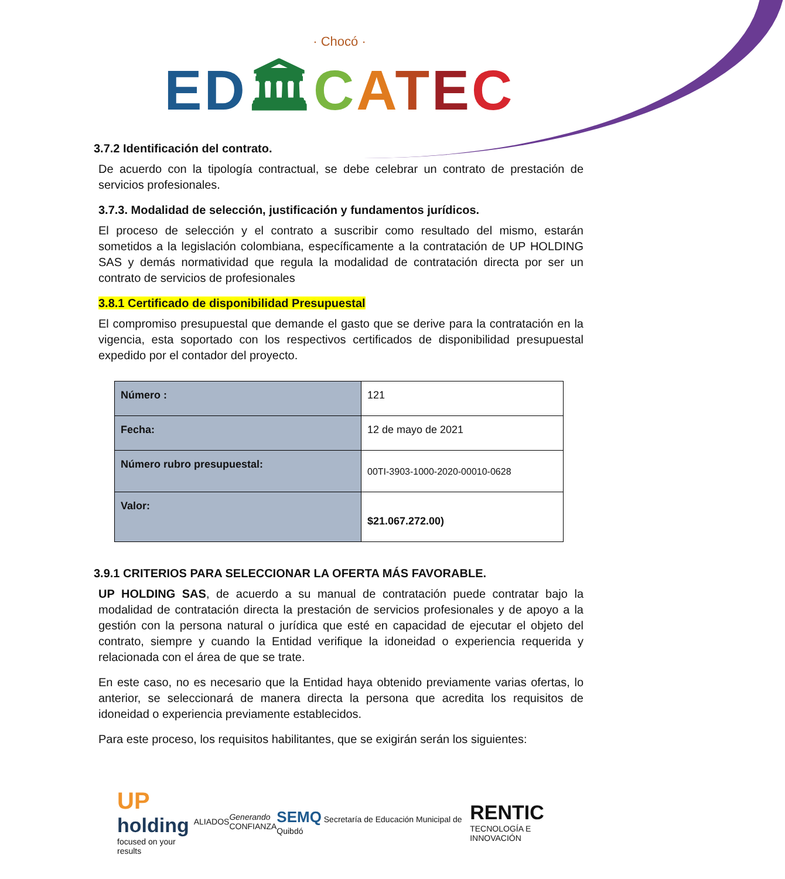· Chocó ·
ED🏛CATEC
3.7.2 Identificación del contrato.
De acuerdo con la tipología contractual, se debe celebrar un contrato de prestación de servicios profesionales.
3.7.3. Modalidad de selección, justificación y fundamentos jurídicos.
El proceso de selección y el contrato a suscribir como resultado del mismo, estarán sometidos a la legislación colombiana, específicamente a la contratación de UP HOLDING SAS y demás normatividad que regula la modalidad de contratación directa por ser un contrato de servicios de profesionales
3.8.1 Certificado de disponibilidad Presupuestal
El compromiso presupuestal que demande el gasto que se derive para la contratación en la vigencia, esta soportado con los respectivos certificados de disponibilidad presupuestal expedido por el contador del proyecto.
| Número : | 121 |
| Fecha: | 12 de mayo de 2021 |
| Número rubro presupuestal: | 00TI-3903-1000-2020-00010-0628 |
| Valor: | $21.067.272.00) |
3.9.1 CRITERIOS PARA SELECCIONAR LA OFERTA MÁS FAVORABLE.
UP HOLDING SAS, de acuerdo a su manual de contratación puede contratar bajo la modalidad de contratación directa la prestación de servicios profesionales y de apoyo a la gestión con la persona natural o jurídica que esté en capacidad de ejecutar el objeto del contrato, siempre y cuando la Entidad verifique la idoneidad o experiencia requerida y relacionada con el área de que se trate.
En este caso, no es necesario que la Entidad haya obtenido previamente varias ofertas, lo anterior, se seleccionará de manera directa la persona que acredita los requisitos de idoneidad o experiencia previamente establecidos.
Para este proceso, los requisitos habilitantes, que se exigirán serán los siguientes:
UP
holding
focused on your results
ALIADOS
Generando
CONFIANZA
SEMQ Secretaría de Educación Municipal de Quibdó
RENTIC
TECNOLOGÍA E INNOVACIÓN